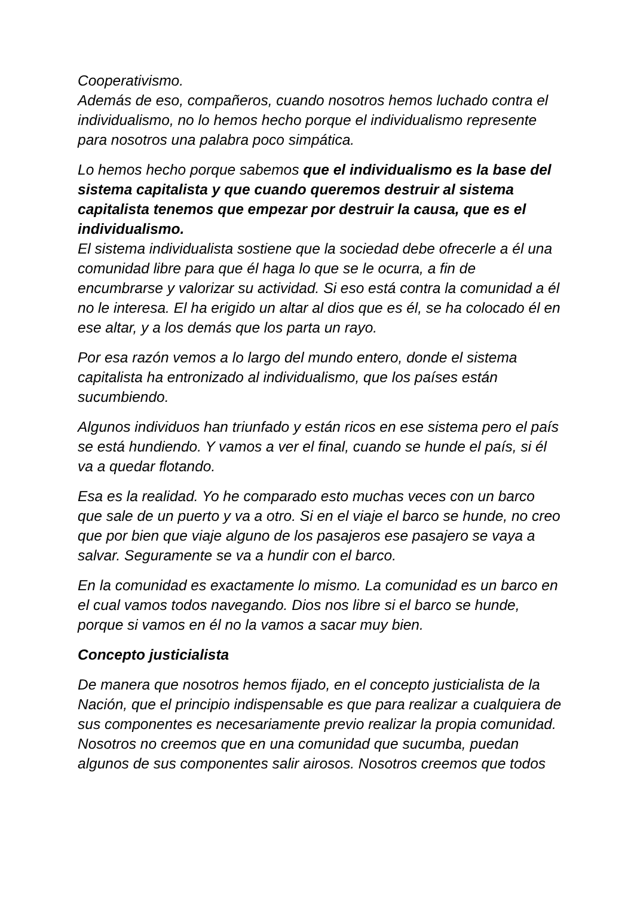Cooperativismo.
Además de eso, compañeros, cuando nosotros hemos luchado contra el individualismo, no lo hemos hecho porque el individualismo represente para nosotros una palabra poco simpática.
Lo hemos hecho porque sabemos que el individualismo es la base del sistema capitalista y que cuando queremos destruir al sistema capitalista tenemos que empezar por destruir la causa, que es el individualismo.
El sistema individualista sostiene que la sociedad debe ofrecerle a él una comunidad libre para que él haga lo que se le ocurra, a fin de encumbrarse y valorizar su actividad. Si eso está contra la comunidad a él no le interesa. El ha erigido un altar al dios que es él, se ha colocado él en ese altar, y a los demás que los parta un rayo.
Por esa razón vemos a lo largo del mundo entero, donde el sistema capitalista ha entronizado al individualismo, que los países están sucumbiendo.
Algunos individuos han triunfado y están ricos en ese sistema pero el país se está hundiendo. Y vamos a ver el final, cuando se hunde el país, si él va a quedar flotando.
Esa es la realidad. Yo he comparado esto muchas veces con un barco que sale de un puerto y va a otro. Si en el viaje el barco se hunde, no creo que por bien que viaje alguno de los pasajeros ese pasajero se vaya a salvar. Seguramente se va a hundir con el barco.
En la comunidad es exactamente lo mismo. La comunidad es un barco en el cual vamos todos navegando. Dios nos libre si el barco se hunde, porque si vamos en él no la vamos a sacar muy bien.
Concepto justicialista
De manera que nosotros hemos fijado, en el concepto justicialista de la Nación, que el principio indispensable es que para realizar a cualquiera de sus componentes es necesariamente previo realizar la propia comunidad.
Nosotros no creemos que en una comunidad que sucumba, puedan algunos de sus componentes salir airosos. Nosotros creemos que todos